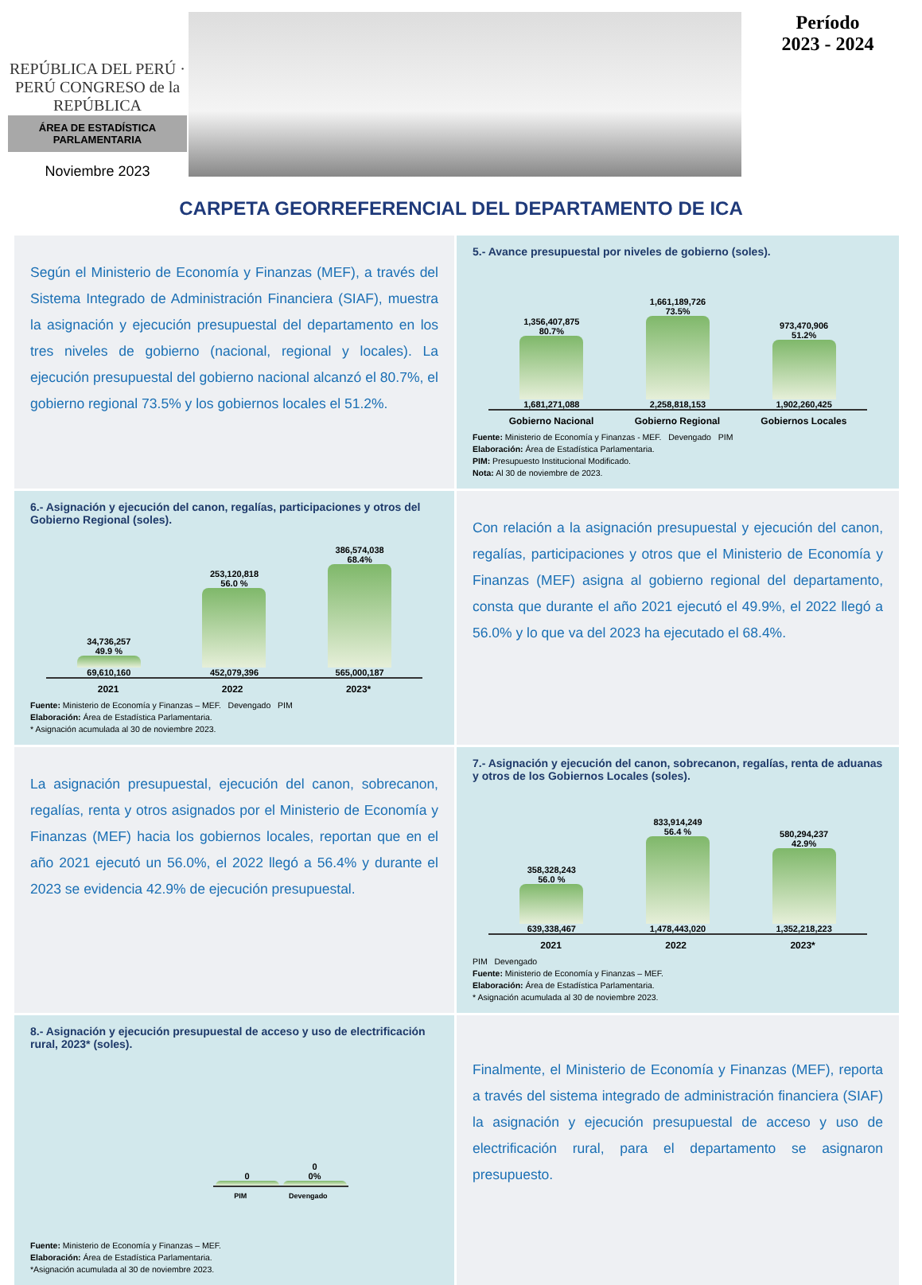REPÚBLICA DEL PERÚ · PERÚ CONGRESO de la REPÚBLICA
ÁREA DE ESTADÍSTICA
PARLAMENTARIA
Noviembre 2023
Período
2023 - 2024
CARPETA GEORREFERENCIAL DEL DEPARTAMENTO DE ICA
Según el Ministerio de Economía y Finanzas (MEF), a través del Sistema Integrado de Administración Financiera (SIAF), muestra la asignación y ejecución presupuestal del departamento en los tres niveles de gobierno (nacional, regional y locales). La ejecución presupuestal del gobierno nacional alcanzó el 80.7%, el gobierno regional 73.5% y los gobiernos locales el 51.2%.
5.- Avance presupuestal por niveles de gobierno (soles).
1,356,407,875
80.7%
1,681,271,088
1,661,189,726
73.5%
2,258,818,153
973,470,906
51.2%
1,902,260,425
Gobierno Nacional Gobierno Regional Gobiernos Locales
Fuente: Ministerio de Economía y Finanzas - MEF. Devengado PIM
Elaboración: Área de Estadística Parlamentaria.
PIM: Presupuesto Institucional Modificado.
Nota: Al 30 de noviembre de 2023.
6.- Asignación y ejecución del canon, regalías, participaciones y otros del Gobierno Regional (soles).
34,736,257
49.9 %
69,610,160
253,120,818
56.0 %
452,079,396
386,574,038
68.4%
565,000,187
2021 2022 2023*
Fuente: Ministerio de Economía y Finanzas – MEF. Devengado PIM
Elaboración: Área de Estadística Parlamentaria.
* Asignación acumulada al 30 de noviembre 2023.
Con relación a la asignación presupuestal y ejecución del canon, regalías, participaciones y otros que el Ministerio de Economía y Finanzas (MEF) asigna al gobierno regional del departamento, consta que durante el año 2021 ejecutó el 49.9%, el 2022 llegó a 56.0% y lo que va del 2023 ha ejecutado el 68.4%.
La asignación presupuestal, ejecución del canon, sobrecanon, regalías, renta y otros asignados por el Ministerio de Economía y Finanzas (MEF) hacia los gobiernos locales, reportan que en el año 2021 ejecutó un 56.0%, el 2022 llegó a 56.4% y durante el 2023 se evidencia 42.9% de ejecución presupuestal.
7.- Asignación y ejecución del canon, sobrecanon, regalías, renta de aduanas y otros de los Gobiernos Locales (soles).
358,328,243
56.0 %
639,338,467
833,914,249
56.4 %
1,478,443,020
580,294,237
42.9%
1,352,218,223
2021 2022 2023*
PIM Devengado
Fuente: Ministerio de Economía y Finanzas – MEF.
Elaboración: Área de Estadística Parlamentaria.
* Asignación acumulada al 30 de noviembre 2023.
8.- Asignación y ejecución presupuestal de acceso y uso de electrificación rural, 2023* (soles).
0
0
0%
PIM Devengado
Fuente: Ministerio de Economía y Finanzas – MEF.
Elaboración: Área de Estadística Parlamentaria.
*Asignación acumulada al 30 de noviembre 2023.
Finalmente, el Ministerio de Economía y Finanzas (MEF), reporta a través del sistema integrado de administración financiera (SIAF) la asignación y ejecución presupuestal de acceso y uso de electrificación rural, para el departamento se asignaron presupuesto.